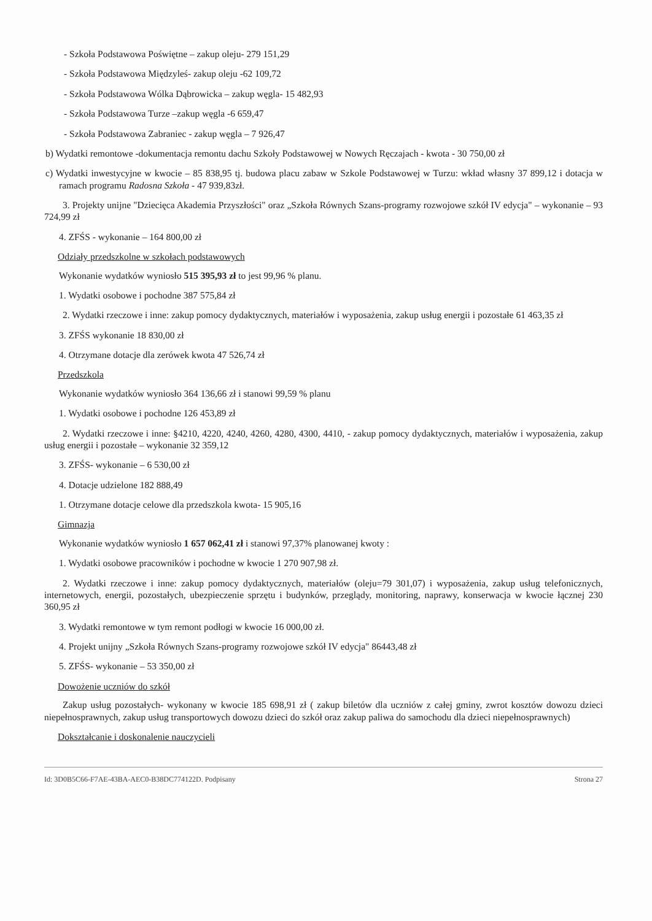- Szkoła Podstawowa Poświętne – zakup oleju- 279 151,29
- Szkoła Podstawowa Międzyleś- zakup oleju -62 109,72
- Szkoła Podstawowa Wólka Dąbrowicka – zakup węgla- 15 482,93
- Szkoła Podstawowa Turze –zakup węgla -6 659,47
- Szkoła Podstawowa Zabraniec - zakup węgla – 7 926,47
b) Wydatki remontowe -dokumentacja remontu dachu Szkoły Podstawowej w Nowych Ręczajach - kwota - 30 750,00 zł
c) Wydatki inwestycyjne w kwocie – 85 838,95 tj. budowa placu zabaw w Szkole Podstawowej w Turzu: wkład własny 37 899,12 i dotacja w ramach programu Radosna Szkoła - 47 939,83zł.
3. Projekty unijne "Dziecięca Akademia Przyszłości" oraz „Szkoła Równych Szans-programy rozwojowe szkół IV edycja" – wykonanie – 93 724,99 zł
4. ZFŚS - wykonanie – 164 800,00 zł
Odziały przedszkolne w szkołach podstawowych
Wykonanie wydatków wyniosło 515 395,93 zł to jest 99,96 % planu.
1. Wydatki osobowe i pochodne 387 575,84 zł
2. Wydatki rzeczowe i inne: zakup pomocy dydaktycznych, materiałów i wyposażenia, zakup usług energii i pozostałe 61 463,35 zł
3. ZFŚS wykonanie 18 830,00 zł
4. Otrzymane dotacje dla zerówek kwota 47 526,74 zł
Przedszkola
Wykonanie wydatków wyniosło 364 136,66 zł i stanowi 99,59 % planu
1. Wydatki osobowe i pochodne 126 453,89 zł
2. Wydatki rzeczowe i inne: §4210, 4220, 4240, 4260, 4280, 4300, 4410, - zakup pomocy dydaktycznych, materiałów i wyposażenia, zakup usług energii i pozostałe – wykonanie 32 359,12
3. ZFŚS- wykonanie – 6 530,00 zł
4. Dotacje udzielone 182 888,49
1. Otrzymane dotacje celowe dla przedszkola kwota- 15 905,16
Gimnazja
Wykonanie wydatków wyniosło 1 657 062,41 zł i stanowi 97,37% planowanej kwoty :
1. Wydatki osobowe pracowników i pochodne w kwocie 1 270 907,98 zł.
2. Wydatki rzeczowe i inne: zakup pomocy dydaktycznych, materiałów (oleju=79 301,07) i wyposażenia, zakup usług telefonicznych, internetowych, energii, pozostałych, ubezpieczenie sprzętu i budynków, przeglądy, monitoring, naprawy, konserwacja w kwocie łącznej 230 360,95 zł
3. Wydatki remontowe w tym remont podłogi w kwocie 16 000,00 zł.
4. Projekt unijny „Szkoła Równych Szans-programy rozwojowe szkół IV edycja" 86443,48 zł
5. ZFŚS- wykonanie – 53 350,00 zł
Dowożenie uczniów do szkół
Zakup usług pozostałych- wykonany w kwocie 185 698,91 zł ( zakup biletów dla uczniów z całej gminy, zwrot kosztów dowozu dzieci niepełnosprawnych, zakup usług transportowych dowozu dzieci do szkół oraz zakup paliwa do samochodu dla dzieci niepełnosprawnych)
Dokształcanie i doskonalenie nauczycieli
Id: 3D0B5C66-F7AE-43BA-AEC0-B38DC774122D. Podpisany Strona 27